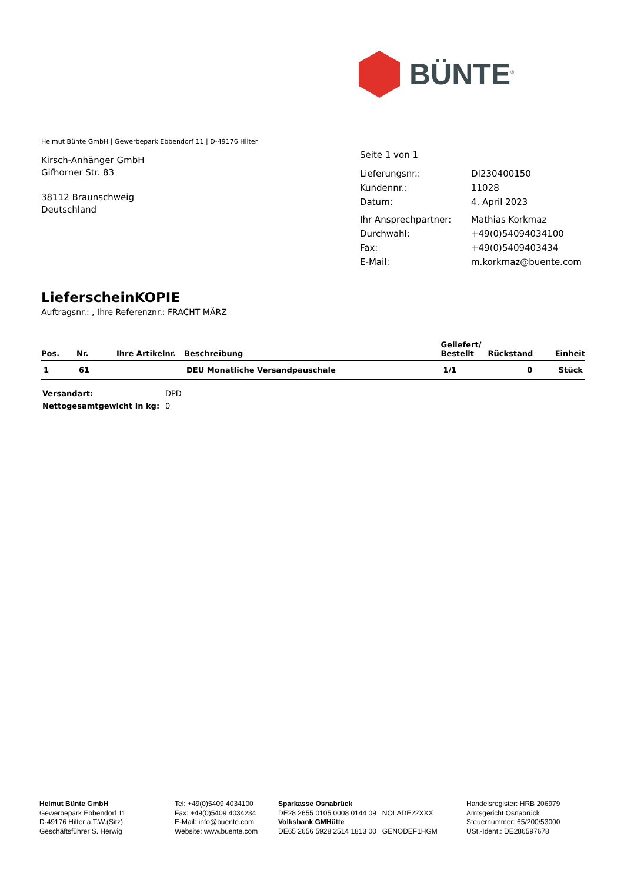BÜNTE<sup>®</sup>
Helmut Bünte GmbH | Gewerbepark Ebbendorf 11 | D-49176 Hilter
Kirsch-Anhänger GmbH
Gifhorner Str. 83
38112 Braunschweig
Deutschland
| Seite 1 von 1 | |
| Lieferungsnr.: | DI230400150 |
| Kundennr.: | 11028 |
| Datum: | 4. April 2023 |
| Ihr Ansprechpartner: | Mathias Korkmaz |
| Durchwahl: | +49(0)54094034100 |
| Fax: | +49(0)5409403434 |
| E-Mail: | m.korkmaz@buente.com |
LieferscheinKOPIE
Auftragsnr.: , Ihre Referenznr.: FRACHT MÄRZ
| Pos. | Nr. | Ihre Artikelnr. | Beschreibung | Geliefert/ Bestellt | Rückstand | Einheit |
| --- | --- | --- | --- | --- | --- | --- |
| 1 | 61 | | DEU Monatliche Versandpauschale | 1/1 | 0 | Stück |
| Versandart: | DPD |
| Nettogesamtgewicht in kg: | 0 |
Helmut Bünte GmbH
Gewerbepark Ebbendorf 11
D-49176 Hilter a.T.W.(Sitz)
Geschäftsführer S. Herwig
Tel: +49(0)5409 4034100
Fax: +49(0)5409 4034234
E-Mail: info@buente.com
Website: www.buente.com
Sparkasse Osnabrück
DE28 2655 0105 0008 0144 09 NOLADE22XXX
Volksbank GMHütte
DE65 2656 5928 2514 1813 00 GENODEF1HGM
Handelsregister: HRB 206979
Amtsgericht Osnabrück
Steuernummer: 65/200/53000
USt.-Ident.: DE286597678